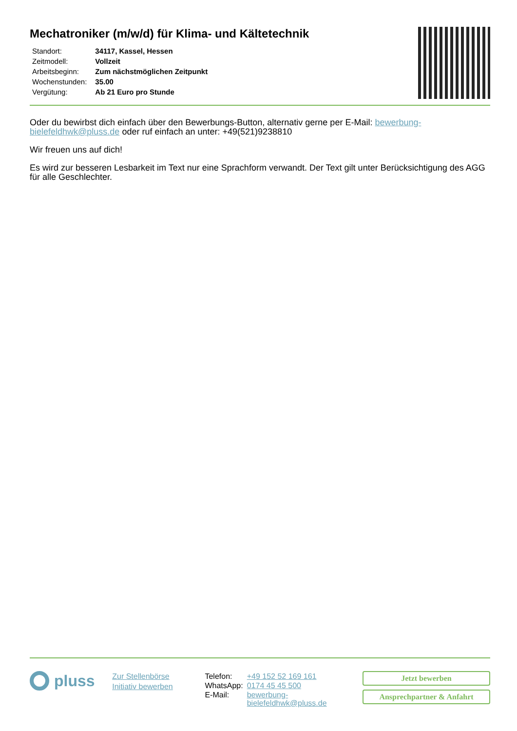Mechatroniker (m/w/d) für Klima- und Kältetechnik
| Standort: | 34117, Kassel, Hessen |
| Zeitmodell: | Vollzeit |
| Arbeitsbeginn: | Zum nächstmöglichen Zeitpunkt |
| Wochenstunden: | 35.00 |
| Vergütung: | Ab 21 Euro pro Stunde |
Oder du bewirbst dich einfach über den Bewerbungs-Button, alternativ gerne per E-Mail: bewerbung-bielefeldhwk@pluss.de oder ruf einfach an unter: +49(521)9238810
Wir freuen uns auf dich!
Es wird zur besseren Lesbarkeit im Text nur eine Sprachform verwandt. Der Text gilt unter Berücksichtigung des AGG für alle Geschlechter.
pluss
Zur Stellenbörse
Initiativ bewerben
| Telefon: | +49 152 52 169 161 |
| WhatsApp: | 0174 45 45 500 |
| E-Mail: | bewerbung-bielefeldhwk@pluss.de |
Jetzt bewerben
Ansprechpartner & Anfahrt